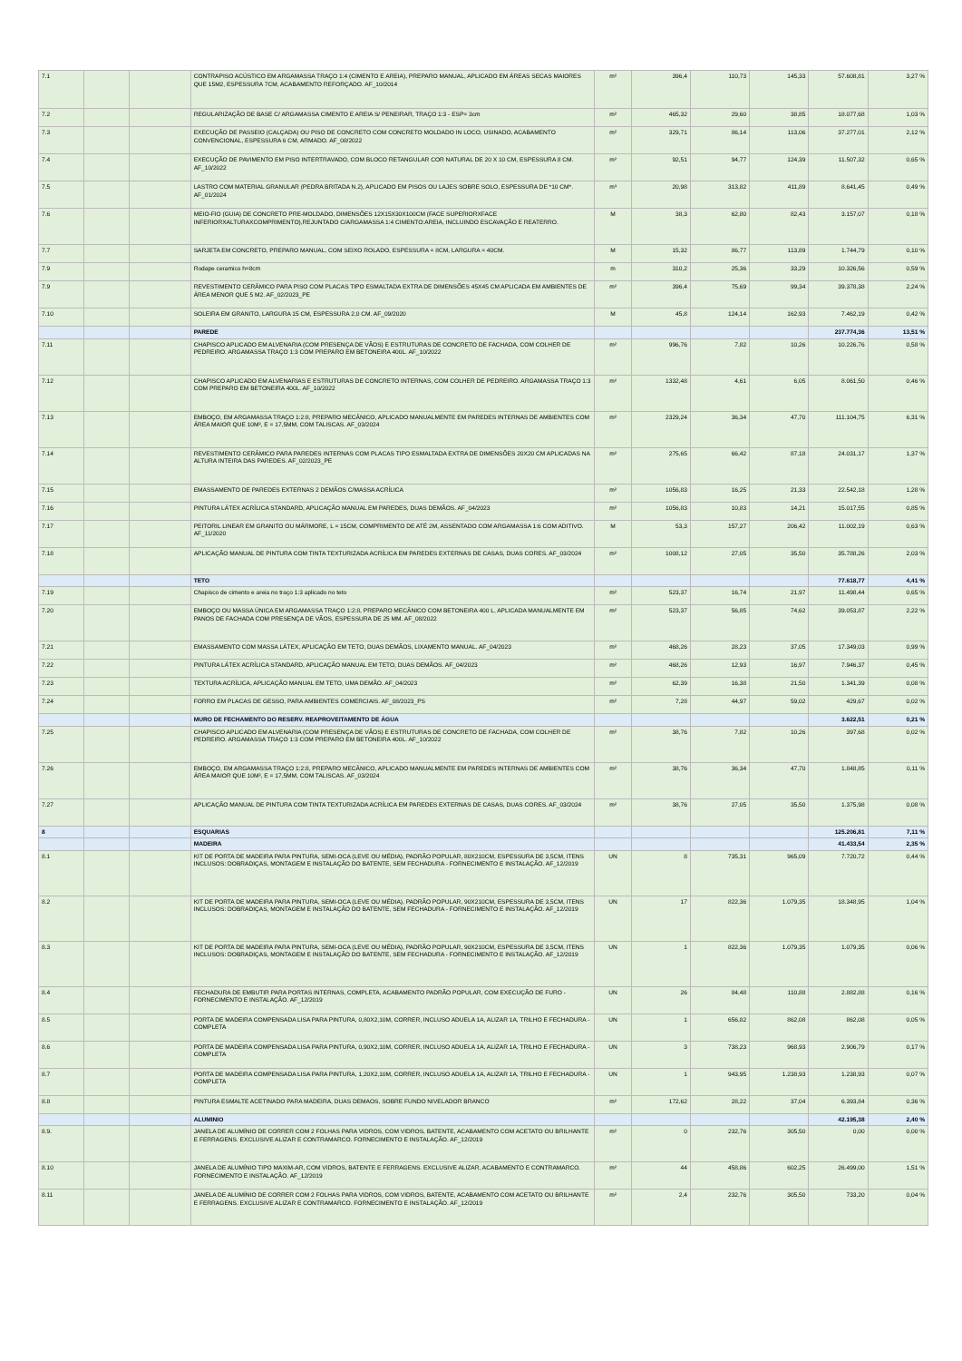| 7.1 | | | CONTRAPISO ACÚSTICO EM ARGAMASSA TRAÇO 1:4 (CIMENTO E AREIA), PREPARO MANUAL, APLICADO EM ÁREAS SECAS MAIORES QUE 15M2, ESPESSURA 7CM, ACABAMENTO REFORÇADO. AF_10/2014 | m² | 396,4 | 110,73 | 145,33 | 57.608,81 | 3,27 % |
| 7.2 | | | REGULARIZAÇÃO DE BASE C/ ARGAMASSA CIMENTO E AREIA S/ PENEIRAR, TRAÇO 1:3 - ESP= 3cm | m² | 465,32 | 29,60 | 38,85 | 18.077,68 | 1,03 % |
| 7.3 | | | EXECUÇÃO DE PASSEIO (CALÇADA) OU PISO DE CONCRETO COM CONCRETO MOLDADO IN LOCO, USINADO, ACABAMENTO CONVENCIONAL, ESPESSURA 6 CM, ARMADO. AF_08/2022 | m² | 329,71 | 86,14 | 113,06 | 37.277,01 | 2,12 % |
| 7.4 | | | EXECUÇÃO DE PAVIMENTO EM PISO INTERTRAVADO, COM BLOCO RETANGULAR COR NATURAL DE 20 X 10 CM, ESPESSURA 8 CM. AF_10/2022 | m² | 92,51 | 94,77 | 124,39 | 11.507,32 | 0,65 % |
| 7.5 | | | LASTRO COM MATERIAL GRANULAR (PEDRA BRITADA N.2), APLICADO EM PISOS OU LAJES SOBRE SOLO, ESPESSURA DE *10 CM*. AF_01/2024 | m³ | 20,98 | 313,82 | 411,89 | 8.641,45 | 0,49 % |
| 7.6 | | | MEIO-FIO (GUIA) DE CONCRETO PRE-MOLDADO, DIMENSÕES 12X15X30X100CM (FACE SUPERIORXFACE INFERIORXALTURAXCOMPRIMENTO),REJUNTADO C/ARGAMASSA 1:4 CIMENTO:AREIA, INCLUINDO ESCAVAÇÃO E REATERRO. | M | 38,3 | 62,80 | 82,43 | 3.157,07 | 0,18 % |
| 7.7 | | | SARJETA EM CONCRETO, PREPARO MANUAL, COM SEIXO ROLADO, ESPESSURA = 8CM, LARGURA = 40CM. | M | 15,32 | 86,77 | 113,89 | 1.744,79 | 0,10 % |
| 7.9 | | | Rodape ceramico h=8cm | m | 310,2 | 25,36 | 33,29 | 10.326,56 | 0,59 % |
| 7.9 | | | REVESTIMENTO CERÂMICO PARA PISO COM PLACAS TIPO ESMALTADA EXTRA DE DIMENSÕES 45X45 CM APLICADA EM AMBIENTES DE ÁREA MENOR QUE 5 M2. AF_02/2023_PE | m² | 396,4 | 75,69 | 99,34 | 39.378,38 | 2,24 % |
| 7.10 | | | SOLEIRA EM GRANITO, LARGURA 15 CM, ESPESSURA 2,0 CM. AF_09/2020 | M | 45,8 | 124,14 | 162,93 | 7.462,19 | 0,42 % |
| | | | PAREDE | | | | | 237.774,36 | 13,51 % |
| 7.11 | | | CHAPISCO APLICADO EM ALVENARIA (COM PRESENÇA DE VÃOS) E ESTRUTURAS DE CONCRETO DE FACHADA, COM COLHER DE PEDREIRO. ARGAMASSA TRAÇO 1:3 COM PREPARO EM BETONEIRA 400L. AF_10/2022 | m² | 996,76 | 7,82 | 10,26 | 10.226,76 | 0,58 % |
| 7.12 | | | CHAPISCO APLICADO EM ALVENARIAS E ESTRUTURAS DE CONCRETO INTERNAS, COM COLHER DE PEDREIRO. ARGAMASSA TRAÇO 1:3 COM PREPARO EM BETONEIRA 400L. AF_10/2022 | m² | 1332,48 | 4,61 | 6,05 | 8.061,50 | 0,46 % |
| 7.13 | | | EMBOÇO, EM ARGAMASSA TRAÇO 1:2:8, PREPARO MECÂNICO, APLICADO MANUALMENTE EM PAREDES INTERNAS DE AMBIENTES COM ÁREA MAIOR QUE 10M², E = 17,5MM, COM TALISCAS. AF_03/2024 | m² | 2329,24 | 36,34 | 47,70 | 111.104,75 | 6,31 % |
| 7.14 | | | REVESTIMENTO CERÂMICO PARA PAREDES INTERNAS COM PLACAS TIPO ESMALTADA EXTRA DE DIMENSÕES 20X20 CM APLICADAS NA ALTURA INTEIRA DAS PAREDES. AF_02/2023_PE | m² | 275,65 | 66,42 | 87,18 | 24.031,17 | 1,37 % |
| 7.15 | | | EMASSAMENTO DE PAREDES EXTERNAS 2 DEMÃOS C/MASSA ACRÍLICA | m² | 1056,83 | 16,25 | 21,33 | 22.542,18 | 1,28 % |
| 7.16 | | | PINTURA LÁTEX ACRÍLICA STANDARD, APLICAÇÃO MANUAL EM PAREDES, DUAS DEMÃOS. AF_04/2023 | m² | 1056,83 | 10,83 | 14,21 | 15.017,55 | 0,85 % |
| 7.17 | | | PEITORIL LINEAR EM GRANITO OU MÁRMORE, L = 15CM, COMPRIMENTO DE ATÉ 2M, ASSENTADO COM ARGAMASSA 1:6 COM ADITIVO. AF_11/2020 | M | 53,3 | 157,27 | 206,42 | 11.002,19 | 0,63 % |
| 7.18 | | | APLICAÇÃO MANUAL DE PINTURA COM TINTA TEXTURIZADA ACRÍLICA EM PAREDES EXTERNAS DE CASAS, DUAS CORES. AF_03/2024 | m² | 1008,12 | 27,05 | 35,50 | 35.788,26 | 2,03 % |
| | | | TETO | | | | | 77.618,77 | 4,41 % |
| 7.19 | | | Chapisco de cimento e areia no traço 1:3 aplicado no teto | m² | 523,37 | 16,74 | 21,97 | 11.498,44 | 0,65 % |
| 7.20 | | | EMBOÇO OU MASSA ÚNICA EM ARGAMASSA TRAÇO 1:2:8, PREPARO MECÂNICO COM BETONEIRA 400 L, APLICADA MANUALMENTE EM PANOS DE FACHADA COM PRESENÇA DE VÃOS, ESPESSURA DE 25 MM. AF_08/2022 | m² | 523,37 | 56,85 | 74,62 | 39.053,87 | 2,22 % |
| 7.21 | | | EMASSAMENTO COM MASSA LÁTEX, APLICAÇÃO EM TETO, DUAS DEMÃOS, LIXAMENTO MANUAL. AF_04/2023 | m² | 468,26 | 28,23 | 37,05 | 17.349,03 | 0,99 % |
| 7.22 | | | PINTURA LÁTEX ACRÍLICA STANDARD, APLICAÇÃO MANUAL EM TETO, DUAS DEMÃOS. AF_04/2023 | m² | 468,26 | 12,93 | 16,97 | 7.946,37 | 0,45 % |
| 7.23 | | | TEXTURA ACRÍLICA, APLICAÇÃO MANUAL EM TETO, UMA DEMÃO. AF_04/2023 | m² | 62,39 | 16,38 | 21,50 | 1.341,39 | 0,08 % |
| 7.24 | | | FORRO EM PLACAS DE GESSO, PARA AMBIENTES COMERCIAIS. AF_08/2023_PS | m² | 7,28 | 44,97 | 59,02 | 429,67 | 0,02 % |
| | | | MURO DE FECHAMENTO DO RESERV. REAPROVEITAMENTO DE ÁGUA | | | | | 3.622,51 | 0,21 % |
| 7.25 | | | CHAPISCO APLICADO EM ALVENARIA (COM PRESENÇA DE VÃOS) E ESTRUTURAS DE CONCRETO DE FACHADA, COM COLHER DE PEDREIRO. ARGAMASSA TRAÇO 1:3 COM PREPARO EM BETONEIRA 400L. AF_10/2022 | m² | 38,76 | 7,82 | 10,26 | 397,68 | 0,02 % |
| 7.26 | | | EMBOÇO, EM ARGAMASSA TRAÇO 1:2:8, PREPARO MECÂNICO, APLICADO MANUALMENTE EM PAREDES INTERNAS DE AMBIENTES COM ÁREA MAIOR QUE 10M², E = 17,5MM, COM TALISCAS. AF_03/2024 | m² | 38,76 | 36,34 | 47,70 | 1.848,85 | 0,11 % |
| 7.27 | | | APLICAÇÃO MANUAL DE PINTURA COM TINTA TEXTURIZADA ACRÍLICA EM PAREDES EXTERNAS DE CASAS, DUAS CORES. AF_03/2024 | m² | 38,76 | 27,05 | 35,50 | 1.375,98 | 0,08 % |
| 8 | | | ESQUARIAS | | | | | 125.206,81 | 7,11 % |
| | | | MADEIRA | | | | | 41.433,54 | 2,35 % |
| 8.1 | | | KIT DE PORTA DE MADEIRA PARA PINTURA, SEMI-OCA (LEVE OU MÉDIA), PADRÃO POPULAR, 80X210CM, ESPESSURA DE 3,5CM, ITENS INCLUSOS: DOBRADIÇAS, MONTAGEM E INSTALAÇÃO DO BATENTE, SEM FECHADURA - FORNECIMENTO E INSTALAÇÃO. AF_12/2019 | UN | 8 | 735,31 | 965,09 | 7.720,72 | 0,44 % |
| 8.2 | | | KIT DE PORTA DE MADEIRA PARA PINTURA, SEMI-OCA (LEVE OU MÉDIA), PADRÃO POPULAR, 90X210CM, ESPESSURA DE 3,5CM, ITENS INCLUSOS: DOBRADIÇAS, MONTAGEM E INSTALAÇÃO DO BATENTE, SEM FECHADURA - FORNECIMENTO E INSTALAÇÃO. AF_12/2019 | UN | 17 | 822,36 | 1.079,35 | 18.348,95 | 1,04 % |
| 8.3 | | | KIT DE PORTA DE MADEIRA PARA PINTURA, SEMI-OCA (LEVE OU MÉDIA), PADRÃO POPULAR, 90X210CM, ESPESSURA DE 3,5CM, ITENS INCLUSOS: DOBRADIÇAS, MONTAGEM E INSTALAÇÃO DO BATENTE, SEM FECHADURA - FORNECIMENTO E INSTALAÇÃO. AF_12/2019 | UN | 1 | 822,36 | 1.079,35 | 1.079,35 | 0,06 % |
| 8.4 | | | FECHADURA DE EMBUTIR PARA PORTAS INTERNAS, COMPLETA, ACABAMENTO PADRÃO POPULAR, COM EXECUÇÃO DE FURO - FORNECIMENTO E INSTALAÇÃO. AF_12/2019 | UN | 26 | 84,48 | 110,88 | 2.882,88 | 0,16 % |
| 8.5 | | | PORTA DE MADEIRA COMPENSADA LISA PARA PINTURA, 0,80X2,10M, CORRER, INCLUSO ADUELA 1A, ALIZAR 1A, TRILHO E FECHADURA - COMPLETA | UN | 1 | 656,82 | 862,08 | 862,08 | 0,05 % |
| 8.6 | | | PORTA DE MADEIRA COMPENSADA LISA PARA PINTURA, 0,90X2,10M, CORRER, INCLUSO ADUELA 1A, ALIZAR 1A, TRILHO E FECHADURA - COMPLETA | UN | 3 | 738,23 | 968,93 | 2.906,79 | 0,17 % |
| 8.7 | | | PORTA DE MADEIRA COMPENSADA LISA PARA PINTURA, 1,20X2,10M, CORRER, INCLUSO ADUELA 1A, ALIZAR 1A, TRILHO E FECHADURA - COMPLETA | UN | 1 | 943,95 | 1.238,93 | 1.238,93 | 0,07 % |
| 8.8 | | | PINTURA ESMALTE ACETINADO PARA MADEIRA, DUAS DEMAOS, SOBRE FUNDO NIVELADOR BRANCO | m² | 172,62 | 28,22 | 37,04 | 6.393,84 | 0,36 % |
| | | | ALUMINIO | | | | | 42.195,38 | 2,40 % |
| 8.9. | | | JANELA DE ALUMÍNIO DE CORRER COM 2 FOLHAS PARA VIDROS, COM VIDROS, BATENTE, ACABAMENTO COM ACETATO OU BRILHANTE E FERRAGENS. EXCLUSIVE ALIZAR E CONTRAMARCO. FORNECIMENTO E INSTALAÇÃO. AF_12/2019 | m² | 0 | 232,76 | 305,50 | 0,00 | 0,00 % |
| 8.10 | | | JANELA DE ALUMÍNIO TIPO MAXIM-AR, COM VIDROS, BATENTE E FERRAGENS. EXCLUSIVE ALIZAR, ACABAMENTO E CONTRAMARCO. FORNECIMENTO E INSTALAÇÃO. AF_12/2019 | m² | 44 | 458,86 | 602,25 | 26.499,00 | 1,51 % |
| 8.11 | | | JANELA DE ALUMÍNIO DE CORRER COM 2 FOLHAS PARA VIDROS, COM VIDROS, BATENTE, ACABAMENTO COM ACETATO OU BRILHANTE E FERRAGENS. EXCLUSIVE ALIZAR E CONTRAMARCO. FORNECIMENTO E INSTALAÇÃO. AF_12/2019 | m² | 2,4 | 232,76 | 305,50 | 733,20 | 0,04 % |